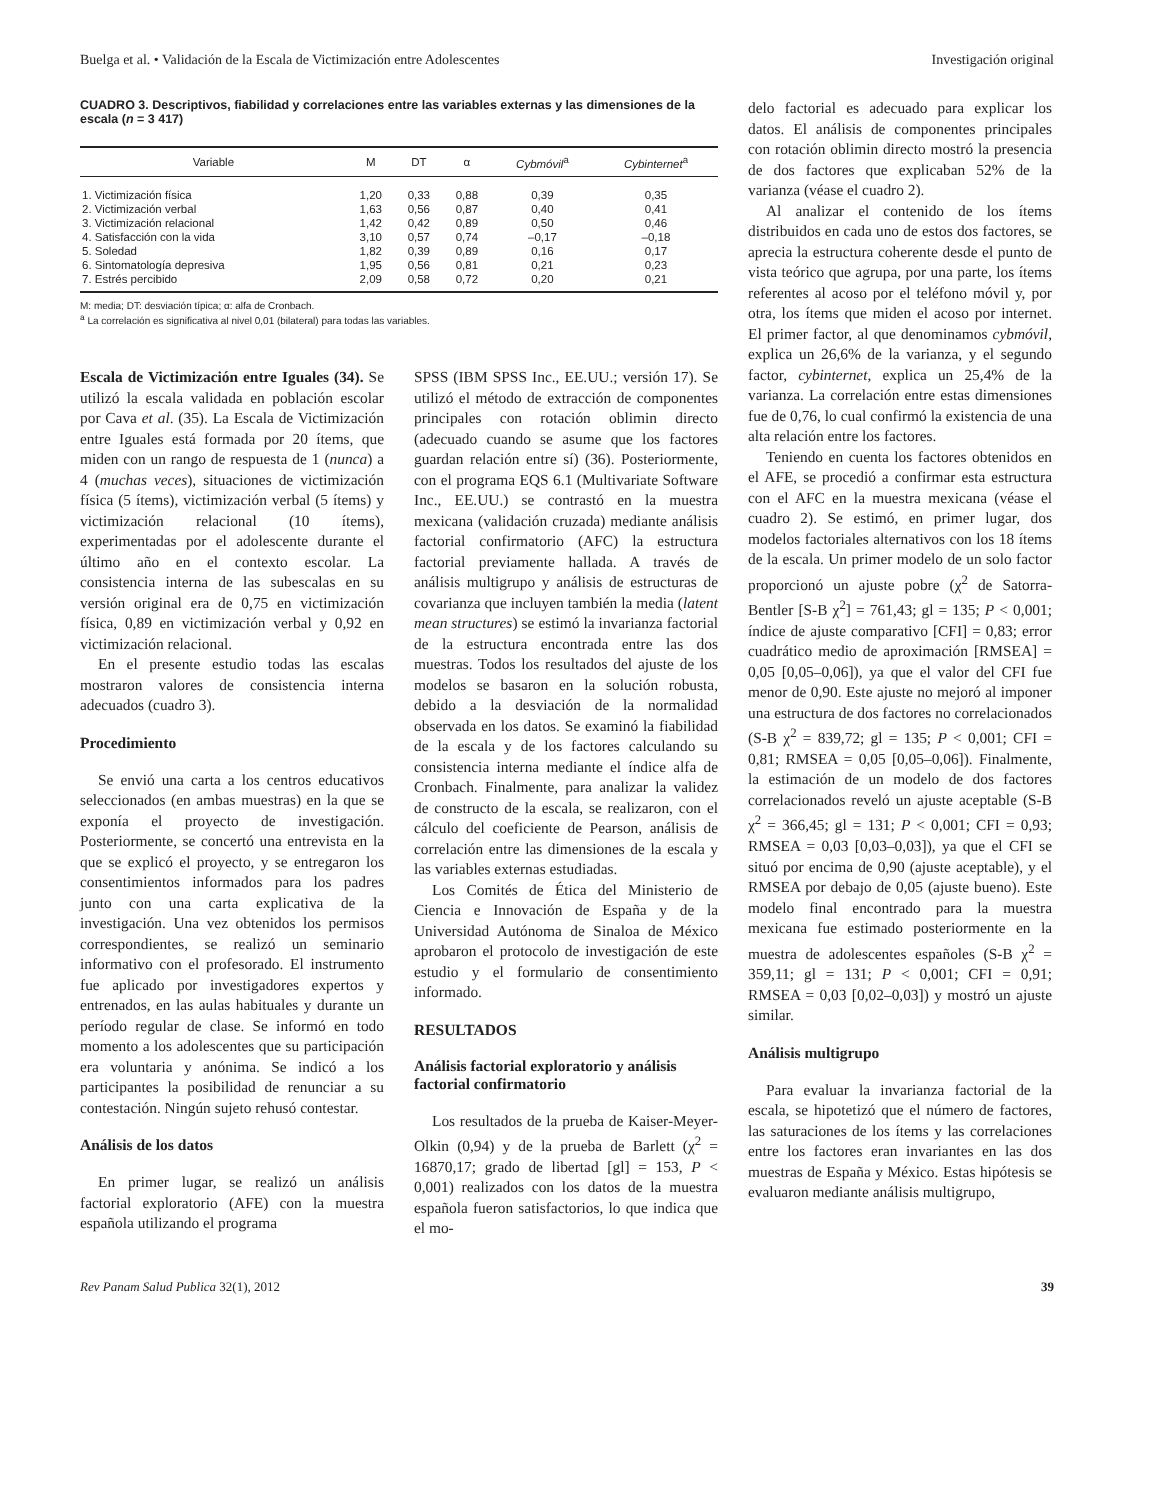Buelga et al. • Validación de la Escala de Victimización entre Adolescentes Investigación original
CUADRO 3. Descriptivos, fiabilidad y correlaciones entre las variables externas y las dimensiones de la escala (n = 3 417)
| Variable | M | DT | α | Cybmóvil<sup>a</sup> | Cybinternet<sup>a</sup> |
| --- | --- | --- | --- | --- | --- |
| 1. Victimización física | 1,20 | 0,33 | 0,88 | 0,39 | 0,35 |
| 2. Victimización verbal | 1,63 | 0,56 | 0,87 | 0,40 | 0,41 |
| 3. Victimización relacional | 1,42 | 0,42 | 0,89 | 0,50 | 0,46 |
| 4. Satisfacción con la vida | 3,10 | 0,57 | 0,74 | –0,17 | –0,18 |
| 5. Soledad | 1,82 | 0,39 | 0,89 | 0,16 | 0,17 |
| 6. Sintomatología depresiva | 1,95 | 0,56 | 0,81 | 0,21 | 0,23 |
| 7. Estrés percibido | 2,09 | 0,58 | 0,72 | 0,20 | 0,21 |
M: media; DT: desviación típica; α: alfa de Cronbach.
<sup>a</sup> La correlación es significativa al nivel 0,01 (bilateral) para todas las variables.
delo factorial es adecuado para explicar los datos. El análisis de componentes principales con rotación oblimin directo mostró la presencia de dos factores que explicaban 52% de la varianza (véase el cuadro 2).
Al analizar el contenido de los ítems distribuidos en cada uno de estos dos factores, se aprecia la estructura coherente desde el punto de vista teórico que agrupa, por una parte, los ítems referentes al acoso por el teléfono móvil y, por otra, los ítems que miden el acoso por internet. El primer factor, al que denominamos cybmóvil, explica un 26,6% de la varianza, y el segundo factor, cybinternet, explica un 25,4% de la varianza. La correlación entre estas dimensiones fue de 0,76, lo cual confirmó la existencia de una alta relación entre los factores.
Teniendo en cuenta los factores obtenidos en el AFE, se procedió a confirmar esta estructura con el AFC en la muestra mexicana (véase el cuadro 2). Se estimó, en primer lugar, dos modelos factoriales alternativos con los 18 ítems de la escala. Un primer modelo de un solo factor proporcionó un ajuste pobre (χ<sup>2</sup> de Satorra-Bentler [S-B χ<sup>2</sup>] = 761,43; gl = 135; P < 0,001; índice de ajuste comparativo [CFI] = 0,83; error cuadrático medio de aproximación [RMSEA] = 0,05 [0,05–0,06]), ya que el valor del CFI fue menor de 0,90. Este ajuste no mejoró al imponer una estructura de dos factores no correlacionados (S-B χ<sup>2</sup> = 839,72; gl = 135; P < 0,001; CFI = 0,81; RMSEA = 0,05 [0,05–0,06]). Finalmente, la estimación de un modelo de dos factores correlacionados reveló un ajuste aceptable (S-B χ<sup>2</sup> = 366,45; gl = 131; P < 0,001; CFI = 0,93; RMSEA = 0,03 [0,03–0,03]), ya que el CFI se situó por encima de 0,90 (ajuste aceptable), y el RMSEA por debajo de 0,05 (ajuste bueno). Este modelo final encontrado para la muestra mexicana fue estimado posteriormente en la muestra de adolescentes españoles (S-B χ<sup>2</sup> = 359,11; gl = 131; P < 0,001; CFI = 0,91; RMSEA = 0,03 [0,02–0,03]) y mostró un ajuste similar.
Análisis multigrupo
Para evaluar la invarianza factorial de la escala, se hipotetizó que el número de factores, las saturaciones de los ítems y las correlaciones entre los factores eran invariantes en las dos muestras de España y México. Estas hipótesis se evaluaron mediante análisis multigrupo,
Escala de Victimización entre Iguales (34). Se utilizó la escala validada en población escolar por Cava et al. (35). La Escala de Victimización entre Iguales está formada por 20 ítems, que miden con un rango de respuesta de 1 (nunca) a 4 (muchas veces), situaciones de victimización física (5 ítems), victimización verbal (5 ítems) y victimización relacional (10 ítems), experimentadas por el adolescente durante el último año en el contexto escolar. La consistencia interna de las subescalas en su versión original era de 0,75 en victimización física, 0,89 en victimización verbal y 0,92 en victimización relacional.
En el presente estudio todas las escalas mostraron valores de consistencia interna adecuados (cuadro 3).
Procedimiento
Se envió una carta a los centros educativos seleccionados (en ambas muestras) en la que se exponía el proyecto de investigación. Posteriormente, se concertó una entrevista en la que se explicó el proyecto, y se entregaron los consentimientos informados para los padres junto con una carta explicativa de la investigación. Una vez obtenidos los permisos correspondientes, se realizó un seminario informativo con el profesorado. El instrumento fue aplicado por investigadores expertos y entrenados, en las aulas habituales y durante un período regular de clase. Se informó en todo momento a los adolescentes que su participación era voluntaria y anónima. Se indicó a los participantes la posibilidad de renunciar a su contestación. Ningún sujeto rehusó contestar.
Análisis de los datos
En primer lugar, se realizó un análisis factorial exploratorio (AFE) con la muestra española utilizando el programa
SPSS (IBM SPSS Inc., EE.UU.; versión 17). Se utilizó el método de extracción de componentes principales con rotación oblimin directo (adecuado cuando se asume que los factores guardan relación entre sí) (36). Posteriormente, con el programa EQS 6.1 (Multivariate Software Inc., EE.UU.) se contrastó en la muestra mexicana (validación cruzada) mediante análisis factorial confirmatorio (AFC) la estructura factorial previamente hallada. A través de análisis multigrupo y análisis de estructuras de covarianza que incluyen también la media (latent mean structures) se estimó la invarianza factorial de la estructura encontrada entre las dos muestras. Todos los resultados del ajuste de los modelos se basaron en la solución robusta, debido a la desviación de la normalidad observada en los datos. Se examinó la fiabilidad de la escala y de los factores calculando su consistencia interna mediante el índice alfa de Cronbach. Finalmente, para analizar la validez de constructo de la escala, se realizaron, con el cálculo del coeficiente de Pearson, análisis de correlación entre las dimensiones de la escala y las variables externas estudiadas.
Los Comités de Ética del Ministerio de Ciencia e Innovación de España y de la Universidad Autónoma de Sinaloa de México aprobaron el protocolo de investigación de este estudio y el formulario de consentimiento informado.
RESULTADOS
Análisis factorial exploratorio y análisis factorial confirmatorio
Los resultados de la prueba de Kaiser-Meyer-Olkin (0,94) y de la prueba de Barlett (χ<sup>2</sup> = 16870,17; grado de libertad [gl] = 153, P < 0,001) realizados con los datos de la muestra española fueron satisfactorios, lo que indica que el mo-
Rev Panam Salud Publica 32(1), 2012 39